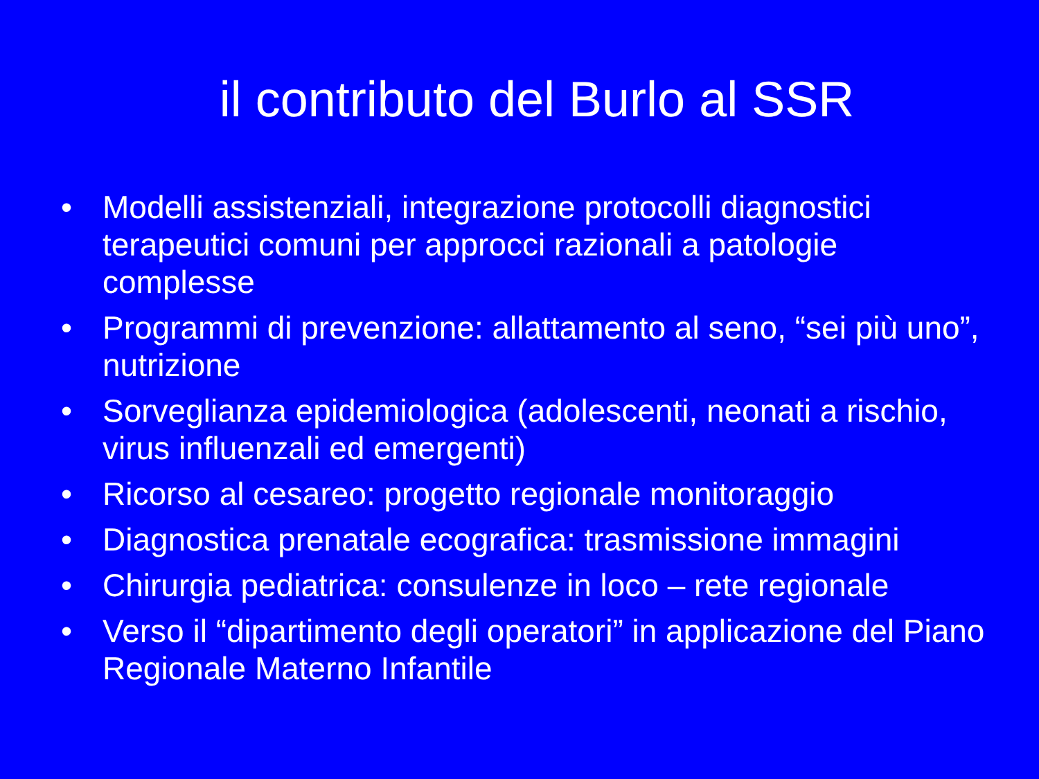il contributo del Burlo al SSR
• Modelli assistenziali, integrazione protocolli diagnostici terapeutici comuni per approcci razionali a patologie complesse
• Programmi di prevenzione: allattamento al seno, “sei più uno”, nutrizione
• Sorveglianza epidemiologica (adolescenti, neonati a rischio, virus influenzali ed emergenti)
• Ricorso al cesareo: progetto regionale monitoraggio
• Diagnostica prenatale ecografica: trasmissione immagini
• Chirurgia pediatrica: consulenze in loco – rete regionale
• Verso il “dipartimento degli operatori” in applicazione del Piano Regionale Materno Infantile